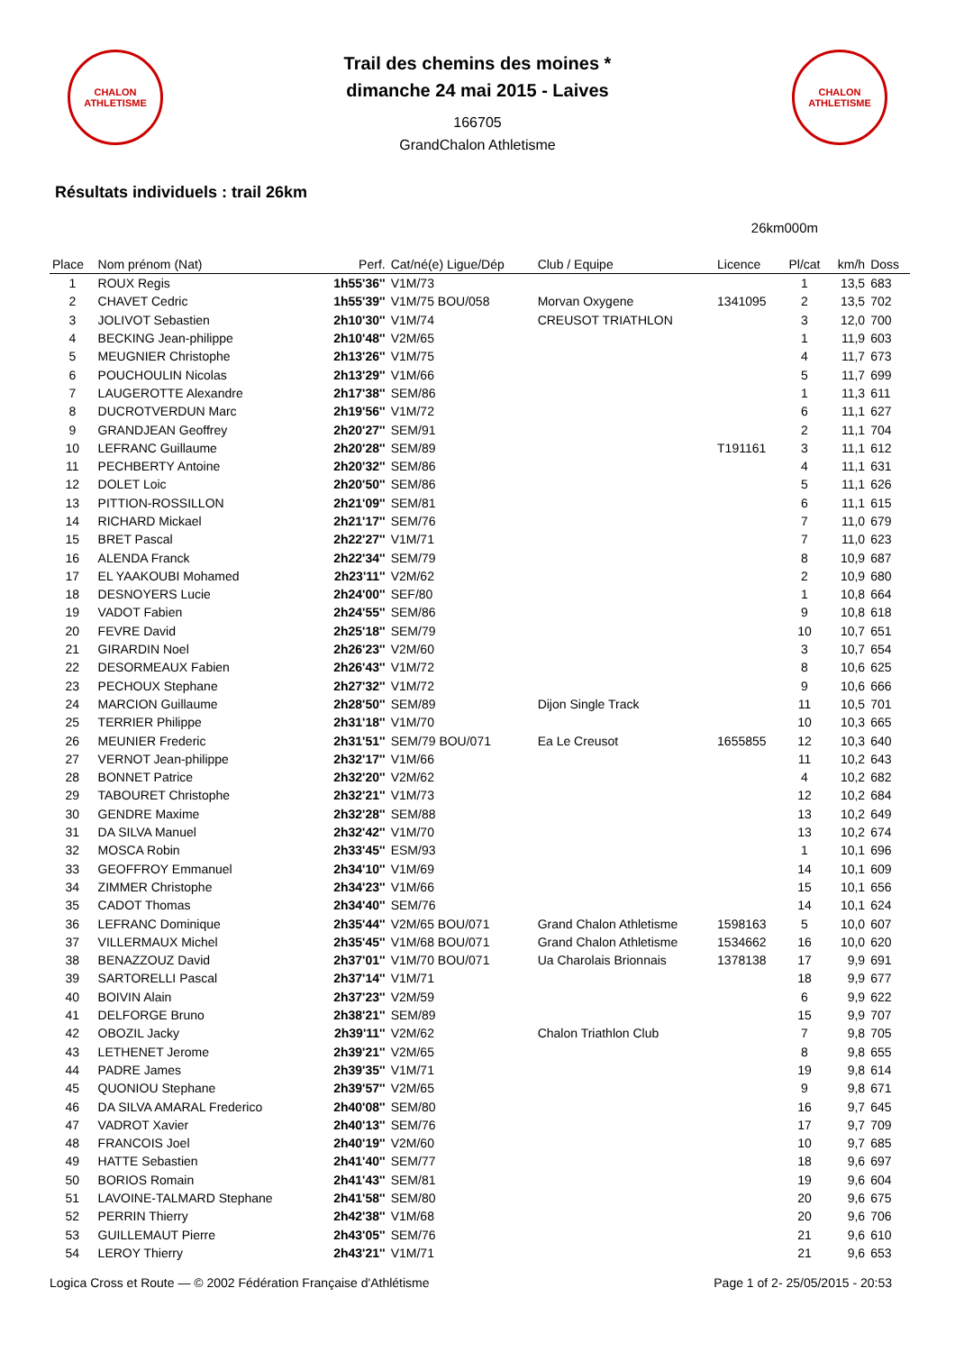CHALON ATHLETISME
Trail des chemins des moines *
dimanche 24 mai 2015 - Laives
166705
GrandChalon Athletisme
CHALON ATHLETISME
Résultats individuels : trail 26km
26km000m
| Place | Nom prénom (Nat) | Perf. | Cat/né(e) Ligue/Dép | Club / Equipe | Licence | Pl/cat | km/h | Doss |
| --- | --- | --- | --- | --- | --- | --- | --- | --- |
| 1 | ROUX Regis | 1h55'36'' | V1M/73 | | | 1 | 13,5 | 683 |
| 2 | CHAVET Cedric | 1h55'39'' | V1M/75 BOU/058 | Morvan Oxygene | 1341095 | 2 | 13,5 | 702 |
| 3 | JOLIVOT Sebastien | 2h10'30'' | V1M/74 | CREUSOT TRIATHLON | | 3 | 12,0 | 700 |
| 4 | BECKING Jean-philippe | 2h10'48'' | V2M/65 | | | 1 | 11,9 | 603 |
| 5 | MEUGNIER Christophe | 2h13'26'' | V1M/75 | | | 4 | 11,7 | 673 |
| 6 | POUCHOULIN Nicolas | 2h13'29'' | V1M/66 | | | 5 | 11,7 | 699 |
| 7 | LAUGEROTTE Alexandre | 2h17'38'' | SEM/86 | | | 1 | 11,3 | 611 |
| 8 | DUCROTVERDUN Marc | 2h19'56'' | V1M/72 | | | 6 | 11,1 | 627 |
| 9 | GRANDJEAN Geoffrey | 2h20'27'' | SEM/91 | | | 2 | 11,1 | 704 |
| 10 | LEFRANC Guillaume | 2h20'28'' | SEM/89 | | T191161 | 3 | 11,1 | 612 |
| 11 | PECHBERTY Antoine | 2h20'32'' | SEM/86 | | | 4 | 11,1 | 631 |
| 12 | DOLET Loic | 2h20'50'' | SEM/86 | | | 5 | 11,1 | 626 |
| 13 | PITTION-ROSSILLON | 2h21'09'' | SEM/81 | | | 6 | 11,1 | 615 |
| 14 | RICHARD Mickael | 2h21'17'' | SEM/76 | | | 7 | 11,0 | 679 |
| 15 | BRET Pascal | 2h22'27'' | V1M/71 | | | 7 | 11,0 | 623 |
| 16 | ALENDA Franck | 2h22'34'' | SEM/79 | | | 8 | 10,9 | 687 |
| 17 | EL YAAKOUBI Mohamed | 2h23'11'' | V2M/62 | | | 2 | 10,9 | 680 |
| 18 | DESNOYERS Lucie | 2h24'00'' | SEF/80 | | | 1 | 10,8 | 664 |
| 19 | VADOT Fabien | 2h24'55'' | SEM/86 | | | 9 | 10,8 | 618 |
| 20 | FEVRE David | 2h25'18'' | SEM/79 | | | 10 | 10,7 | 651 |
| 21 | GIRARDIN Noel | 2h26'23'' | V2M/60 | | | 3 | 10,7 | 654 |
| 22 | DESORMEAUX Fabien | 2h26'43'' | V1M/72 | | | 8 | 10,6 | 625 |
| 23 | PECHOUX Stephane | 2h27'32'' | V1M/72 | | | 9 | 10,6 | 666 |
| 24 | MARCION Guillaume | 2h28'50'' | SEM/89 | Dijon Single Track | | 11 | 10,5 | 701 |
| 25 | TERRIER Philippe | 2h31'18'' | V1M/70 | | | 10 | 10,3 | 665 |
| 26 | MEUNIER Frederic | 2h31'51'' | SEM/79 BOU/071 | Ea Le Creusot | 1655855 | 12 | 10,3 | 640 |
| 27 | VERNOT Jean-philippe | 2h32'17'' | V1M/66 | | | 11 | 10,2 | 643 |
| 28 | BONNET Patrice | 2h32'20'' | V2M/62 | | | 4 | 10,2 | 682 |
| 29 | TABOURET Christophe | 2h32'21'' | V1M/73 | | | 12 | 10,2 | 684 |
| 30 | GENDRE Maxime | 2h32'28'' | SEM/88 | | | 13 | 10,2 | 649 |
| 31 | DA SILVA Manuel | 2h32'42'' | V1M/70 | | | 13 | 10,2 | 674 |
| 32 | MOSCA Robin | 2h33'45'' | ESM/93 | | | 1 | 10,1 | 696 |
| 33 | GEOFFROY Emmanuel | 2h34'10'' | V1M/69 | | | 14 | 10,1 | 609 |
| 34 | ZIMMER Christophe | 2h34'23'' | V1M/66 | | | 15 | 10,1 | 656 |
| 35 | CADOT Thomas | 2h34'40'' | SEM/76 | | | 14 | 10,1 | 624 |
| 36 | LEFRANC Dominique | 2h35'44'' | V2M/65 BOU/071 | Grand Chalon Athletisme | 1598163 | 5 | 10,0 | 607 |
| 37 | VILLERMAUX Michel | 2h35'45'' | V1M/68 BOU/071 | Grand Chalon Athletisme | 1534662 | 16 | 10,0 | 620 |
| 38 | BENAZZOUZ David | 2h37'01'' | V1M/70 BOU/071 | Ua Charolais Brionnais | 1378138 | 17 | 9,9 | 691 |
| 39 | SARTORELLI Pascal | 2h37'14'' | V1M/71 | | | 18 | 9,9 | 677 |
| 40 | BOIVIN Alain | 2h37'23'' | V2M/59 | | | 6 | 9,9 | 622 |
| 41 | DELFORGE Bruno | 2h38'21'' | SEM/89 | | | 15 | 9,9 | 707 |
| 42 | OBOZIL Jacky | 2h39'11'' | V2M/62 | Chalon Triathlon Club | | 7 | 9,8 | 705 |
| 43 | LETHENET Jerome | 2h39'21'' | V2M/65 | | | 8 | 9,8 | 655 |
| 44 | PADRE James | 2h39'35'' | V1M/71 | | | 19 | 9,8 | 614 |
| 45 | QUONIOU Stephane | 2h39'57'' | V2M/65 | | | 9 | 9,8 | 671 |
| 46 | DA SILVA AMARAL Frederico | 2h40'08'' | SEM/80 | | | 16 | 9,7 | 645 |
| 47 | VADROT Xavier | 2h40'13'' | SEM/76 | | | 17 | 9,7 | 709 |
| 48 | FRANCOIS Joel | 2h40'19'' | V2M/60 | | | 10 | 9,7 | 685 |
| 49 | HATTE Sebastien | 2h41'40'' | SEM/77 | | | 18 | 9,6 | 697 |
| 50 | BORIOS Romain | 2h41'43'' | SEM/81 | | | 19 | 9,6 | 604 |
| 51 | LAVOINE-TALMARD Stephane | 2h41'58'' | SEM/80 | | | 20 | 9,6 | 675 |
| 52 | PERRIN Thierry | 2h42'38'' | V1M/68 | | | 20 | 9,6 | 706 |
| 53 | GUILLEMAUT Pierre | 2h43'05'' | SEM/76 | | | 21 | 9,6 | 610 |
| 54 | LEROY Thierry | 2h43'21'' | V1M/71 | | | 21 | 9,6 | 653 |
Logica Cross et Route — © 2002 Fédération Française d'Athlétisme Page 1 of 2- 25/05/2015 - 20:53